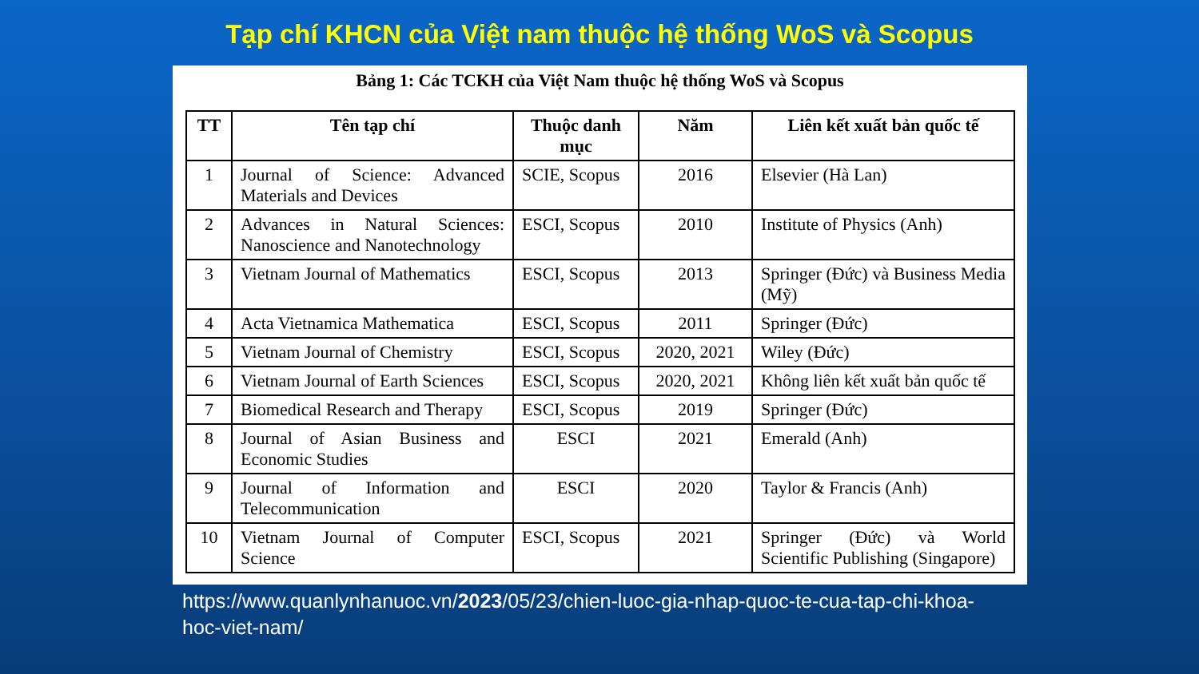Tạp chí KHCN của Việt nam thuộc hệ thống WoS và Scopus
Bảng 1: Các TCKH của Việt Nam thuộc hệ thống WoS và Scopus
| TT | Tên tạp chí | Thuộc danh mục | Năm | Liên kết xuất bản quốc tế |
| --- | --- | --- | --- | --- |
| 1 | Journal of Science: Advanced Materials and Devices | SCIE, Scopus | 2016 | Elsevier (Hà Lan) |
| 2 | Advances in Natural Sciences: Nanoscience and Nanotechnology | ESCI, Scopus | 2010 | Institute of Physics (Anh) |
| 3 | Vietnam Journal of Mathematics | ESCI, Scopus | 2013 | Springer (Đức) và Business Media (Mỹ) |
| 4 | Acta Vietnamica Mathematica | ESCI, Scopus | 2011 | Springer (Đức) |
| 5 | Vietnam Journal of Chemistry | ESCI, Scopus | 2020, 2021 | Wiley (Đức) |
| 6 | Vietnam Journal of Earth Sciences | ESCI, Scopus | 2020, 2021 | Không liên kết xuất bản quốc tế |
| 7 | Biomedical Research and Therapy | ESCI, Scopus | 2019 | Springer (Đức) |
| 8 | Journal of Asian Business and Economic Studies | ESCI | 2021 | Emerald (Anh) |
| 9 | Journal of Information and Telecommunication | ESCI | 2020 | Taylor & Francis (Anh) |
| 10 | Vietnam Journal of Computer Science | ESCI, Scopus | 2021 | Springer (Đức) và World Scientific Publishing (Singapore) |
https://www.quanlynhanuoc.vn/2023/05/23/chien-luoc-gia-nhap-quoc-te-cua-tap-chi-khoa-hoc-viet-nam/